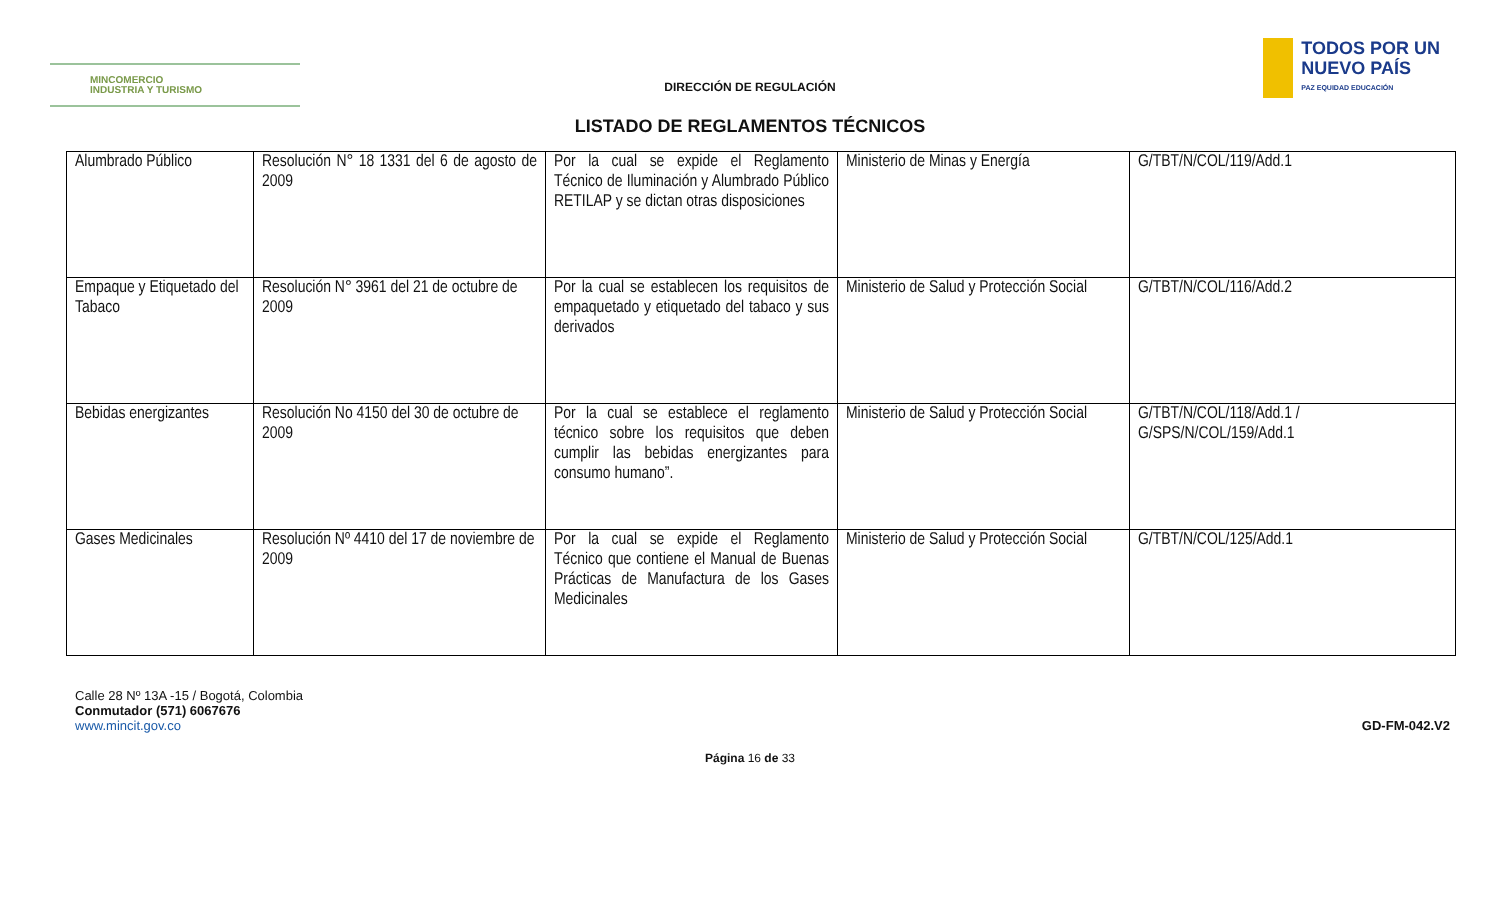MINCOMERCIO
INDUSTRIA Y TURISMO
TODOS POR UN
NUEVO PAÍS
PAZ EQUIDAD EDUCACIÓN
DIRECCIÓN DE REGULACIÓN
LISTADO DE REGLAMENTOS TÉCNICOS
| Alumbrado Público | Resolución N° 18 1331 del 6 de agosto de 2009 | Por la cual se expide el Reglamento Técnico de Iluminación y Alumbrado Público RETILAP y se dictan otras disposiciones | Ministerio de Minas y Energía | G/TBT/N/COL/119/Add.1 |
| Empaque y Etiquetado del Tabaco | Resolución N° 3961 del 21 de octubre de 2009 | Por la cual se establecen los requisitos de empaquetado y etiquetado del tabaco y sus derivados | Ministerio de Salud y Protección Social | G/TBT/N/COL/116/Add.2 |
| Bebidas energizantes | Resolución No 4150 del 30 de octubre de 2009 | Por la cual se establece el reglamento técnico sobre los requisitos que deben cumplir las bebidas energizantes para consumo humano”. | Ministerio de Salud y Protección Social | G/TBT/N/COL/118/Add.1 / G/SPS/N/COL/159/Add.1 |
| Gases Medicinales | Resolución Nº 4410 del 17 de noviembre de 2009 | Por la cual se expide el Reglamento Técnico que contiene el Manual de Buenas Prácticas de Manufactura de los Gases Medicinales | Ministerio de Salud y Protección Social | G/TBT/N/COL/125/Add.1 |
Calle 28 Nº 13A -15 / Bogotá, Colombia
Conmutador (571) 6067676
www.mincit.gov.co
GD-FM-042.V2
Página 16 de 33